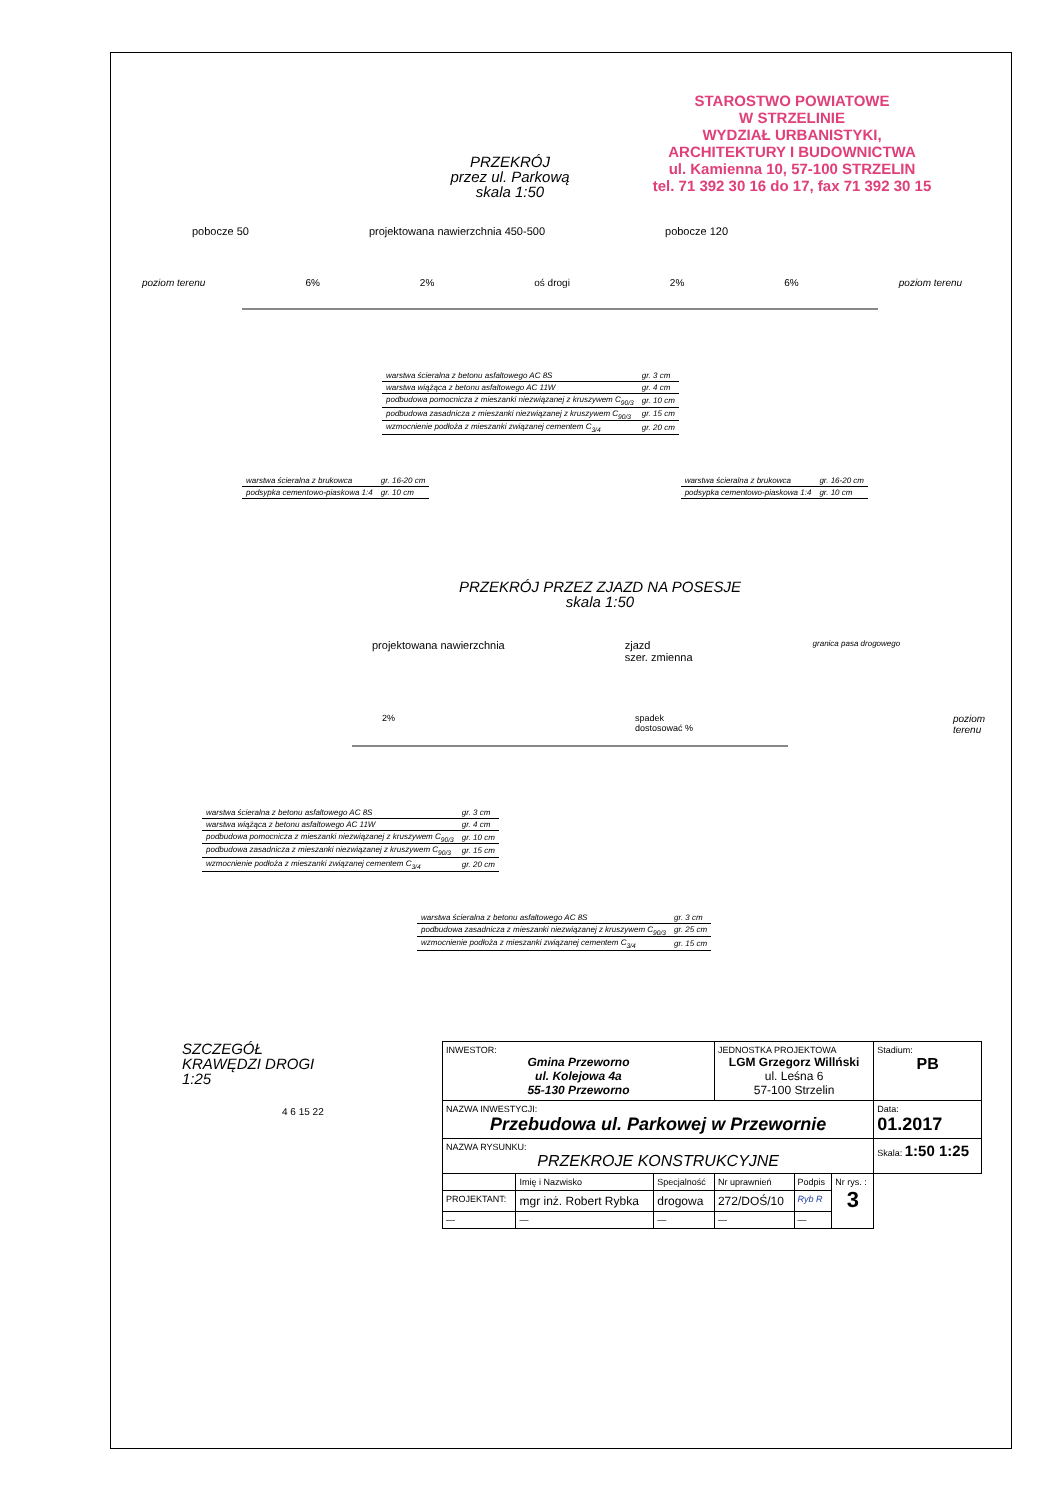STAROSTWO POWIATOWE
W STRZELINIE
WYDZIAŁ URBANISTYKI,
ARCHITEKTURY I BUDOWNICTWA
ul. Kamienna 10, 57-100 STRZELIN
tel. 71 392 30 16 do 17, fax 71 392 30 15
PRZEKRÓJ
przez ul. Parkową
skala 1:50
pobocze 50 projektowana nawierzchnia 450-500 pobocze 120
poziom terenu 6% 2% oś drogi 2% 6% poziom terenu
| warstwa ścieralna z betonu asfaltowego AC 8S | gr. 3 cm |
| warstwa wiążąca z betonu asfaltowego AC 11W | gr. 4 cm |
| podbudowa pomocnicza z mieszanki niezwiązanej z kruszywem C<sub>90/3</sub> | gr. 10 cm |
| podbudowa zasadnicza z mieszanki niezwiązanej z kruszywem C<sub>90/3</sub> | gr. 15 cm |
| wzmocnienie podłoża z mieszanki związanej cementem C<sub>3/4</sub> | gr. 20 cm |
| warstwa ścieralna z brukowca | gr. 16-20 cm |
| podsypka cementowo-piaskowa 1:4 | gr. 10 cm |
| warstwa ścieralna z brukowca | gr. 16-20 cm |
| podsypka cementowo-piaskowa 1:4 | gr. 10 cm |
PRZEKRÓJ PRZEZ ZJAZD NA POSESJE
skala 1:50
projektowana nawierzchnia zjazd
szer. zmienna granica pasa drogowego
2% spadek dostosować % poziom terenu
| warstwa ścieralna z betonu asfaltowego AC 8S | gr. 3 cm |
| warstwa wiążąca z betonu asfaltowego AC 11W | gr. 4 cm |
| podbudowa pomocnicza z mieszanki niezwiązanej z kruszywem C<sub>90/3</sub> | gr. 10 cm |
| podbudowa zasadnicza z mieszanki niezwiązanej z kruszywem C<sub>90/3</sub> | gr. 15 cm |
| wzmocnienie podłoża z mieszanki związanej cementem C<sub>3/4</sub> | gr. 20 cm |
| warstwa ścieralna z betonu asfaltowego AC 8S | gr. 3 cm |
| podbudowa zasadnicza z mieszanki niezwiązanej z kruszywem C<sub>90/3</sub> | gr. 25 cm |
| wzmocnienie podłoża z mieszanki związanej cementem C<sub>3/4</sub> | gr. 15 cm |
SZCZEGÓŁ
KRAWĘDZI DROGI
1:25
4 6 15 22
| INWESTOR: Gmina Przeworno ul. Kolejowa 4a 55-130 Przeworno | | | JEDNOSTKA PROJEKTOWA LGM Grzegorz Willński ul. Leśna 6 57-100 Strzelin | | | Stadium: PB |
| NAZWA INWESTYCJI: Przebudowa ul. Parkowej w Przewornie | | | | | | Data: 01.2017 |
| NAZWA RYSUNKU: PRZEKROJE KONSTRUKCYJNE | | | | | | Skala: 1:50 1:25 |
| | Imię i Nazwisko | Specjalność | Nr uprawnień | Podpis | | Nr rys. : 3 |
| PROJEKTANT: | mgr inż. Robert Rybka | drogowa | 272/DOŚ/10 | Ryb R | | |
| — | — | — | — | — | | |